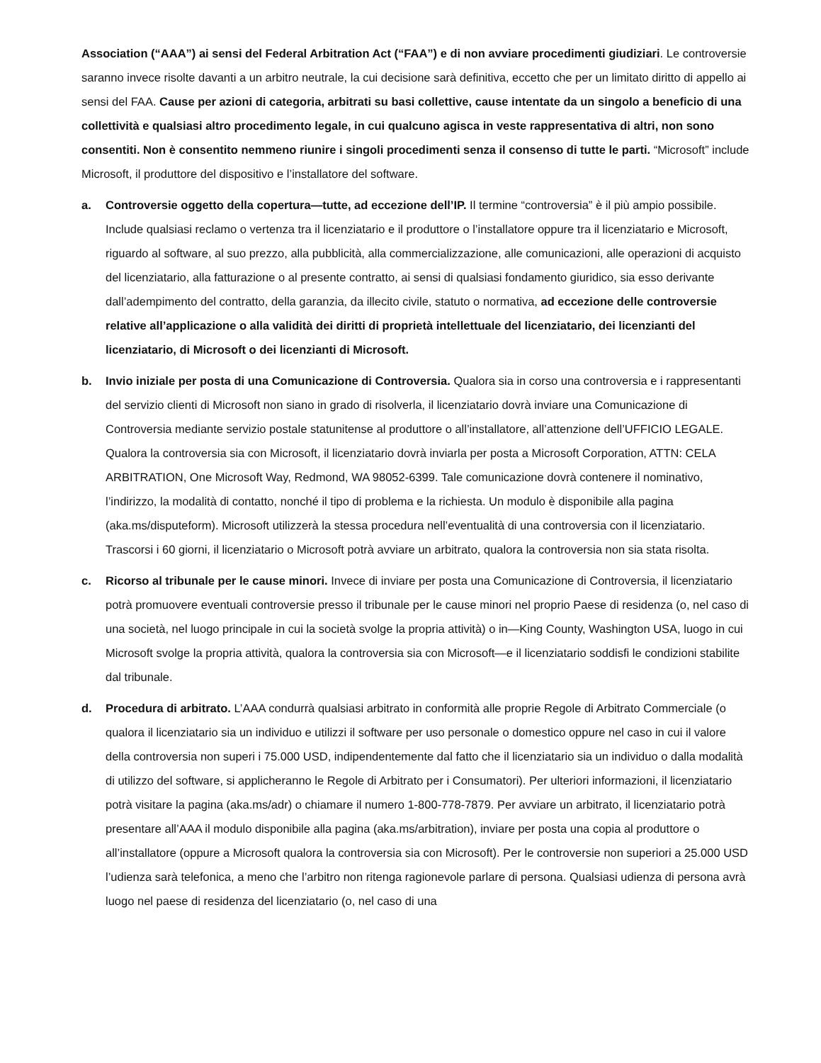Association (“AAA”) ai sensi del Federal Arbitration Act (“FAA”) e di non avviare procedimenti giudiziari. Le controversie saranno invece risolte davanti a un arbitro neutrale, la cui decisione sarà definitiva, eccetto che per un limitato diritto di appello ai sensi del FAA. Cause per azioni di categoria, arbitrati su basi collettive, cause intentate da un singolo a beneficio di una collettività e qualsiasi altro procedimento legale, in cui qualcuno agisca in veste rappresentativa di altri, non sono consentiti. Non è consentito nemmeno riunire i singoli procedimenti senza il consenso di tutte le parti. “Microsoft” include Microsoft, il produttore del dispositivo e l’installatore del software.
a. Controversie oggetto della copertura—tutte, ad eccezione dell’IP. Il termine “controversia” è il più ampio possibile. Include qualsiasi reclamo o vertenza tra il licenziatario e il produttore o l’installatore oppure tra il licenziatario e Microsoft, riguardo al software, al suo prezzo, alla pubblicità, alla commercializzazione, alle comunicazioni, alle operazioni di acquisto del licenziatario, alla fatturazione o al presente contratto, ai sensi di qualsiasi fondamento giuridico, sia esso derivante dall’adempimento del contratto, della garanzia, da illecito civile, statuto o normativa, ad eccezione delle controversie relative all’applicazione o alla validità dei diritti di proprietà intellettuale del licenziatario, dei licenzianti del licenziatario, di Microsoft o dei licenzianti di Microsoft.
b. Invio iniziale per posta di una Comunicazione di Controversia. Qualora sia in corso una controversia e i rappresentanti del servizio clienti di Microsoft non siano in grado di risolverla, il licenziatario dovrà inviare una Comunicazione di Controversia mediante servizio postale statunitense al produttore o all’installatore, all’attenzione dell’UFFICIO LEGALE. Qualora la controversia sia con Microsoft, il licenziatario dovrà inviarla per posta a Microsoft Corporation, ATTN: CELA ARBITRATION, One Microsoft Way, Redmond, WA 98052-6399. Tale comunicazione dovrà contenere il nominativo, l’indirizzo, la modalità di contatto, nonché il tipo di problema e la richiesta. Un modulo è disponibile alla pagina (aka.ms/disputeform). Microsoft utilizzerà la stessa procedura nell’eventualità di una controversia con il licenziatario. Trascorsi i 60 giorni, il licenziatario o Microsoft potrà avviare un arbitrato, qualora la controversia non sia stata risolta.
c. Ricorso al tribunale per le cause minori. Invece di inviare per posta una Comunicazione di Controversia, il licenziatario potrà promuovere eventuali controversie presso il tribunale per le cause minori nel proprio Paese di residenza (o, nel caso di una società, nel luogo principale in cui la società svolge la propria attività) o in—King County, Washington USA, luogo in cui Microsoft svolge la propria attività, qualora la controversia sia con Microsoft—e il licenziatario soddisfi le condizioni stabilite dal tribunale.
d. Procedura di arbitrato. L’AAA condurrà qualsiasi arbitrato in conformità alle proprie Regole di Arbitrato Commerciale (o qualora il licenziatario sia un individuo e utilizzi il software per uso personale o domestico oppure nel caso in cui il valore della controversia non superi i 75.000 USD, indipendentemente dal fatto che il licenziatario sia un individuo o dalla modalità di utilizzo del software, si applicheranno le Regole di Arbitrato per i Consumatori). Per ulteriori informazioni, il licenziatario potrà visitare la pagina (aka.ms/adr) o chiamare il numero 1-800-778-7879. Per avviare un arbitrato, il licenziatario potrà presentare all’AAA il modulo disponibile alla pagina (aka.ms/arbitration), inviare per posta una copia al produttore o all’installatore (oppure a Microsoft qualora la controversia sia con Microsoft). Per le controversie non superiori a 25.000 USD l’udienza sarà telefonica, a meno che l’arbitro non ritenga ragionevole parlare di persona. Qualsiasi udienza di persona avrà luogo nel paese di residenza del licenziatario (o, nel caso di una